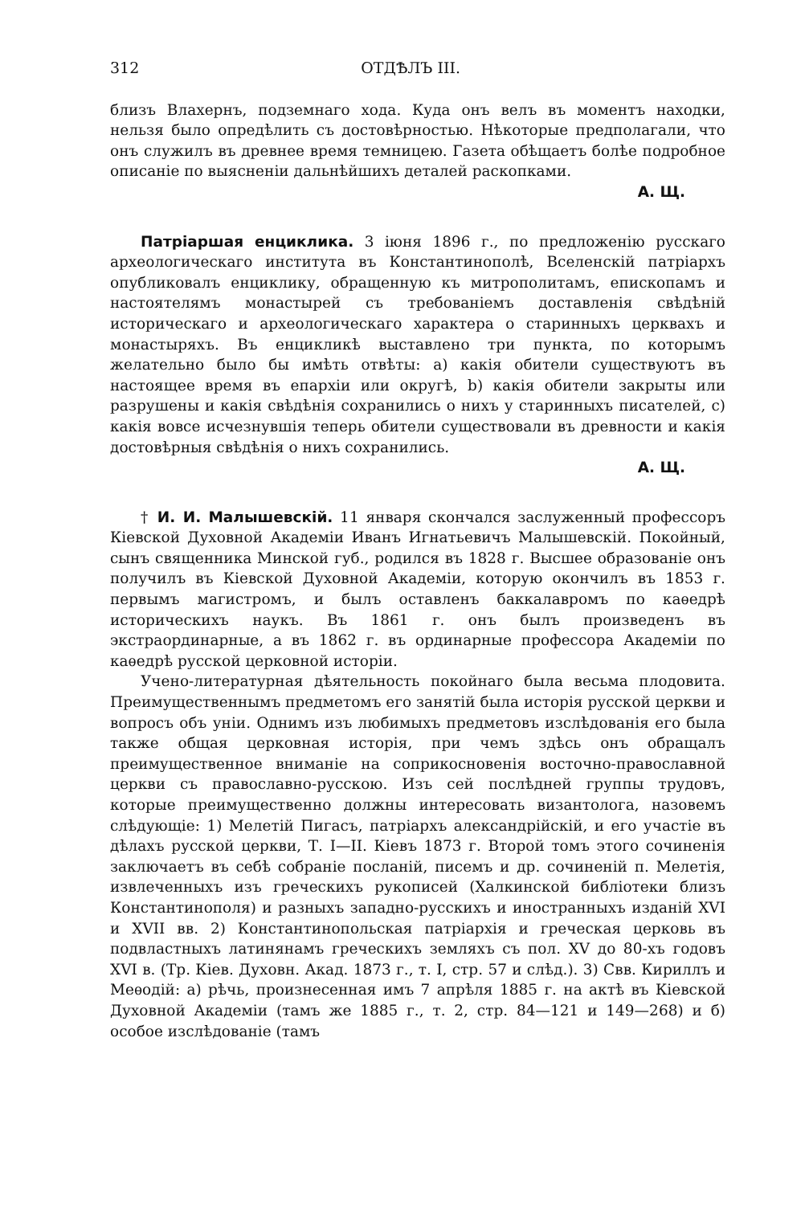312 ОТДѢЛЪ III.
близъ Влахернъ, подземнаго хода. Куда онъ велъ въ моментъ находки, нельзя было опредѣлить съ достовѣрностью. Нѣкоторые предполагали, что онъ служилъ въ древнее время темницею. Газета обѣщаетъ болѣе подробное описаніе по выясненіи дальнѣйшихъ деталей раскопками.
А. Щ.
Патріаршая енциклика. 3 іюня 1896 г., по предложенію русскаго археологическаго института въ Константинополѣ, Вселенскій патріархъ опубликовалъ енциклику, обращенную къ митрополитамъ, епископамъ и настоятелямъ монастырей съ требованіемъ доставленія свѣдѣній историческаго и археологическаго характера о старинныхъ церквахъ и монастыряхъ. Въ енцикликѣ выставлено три пункта, по которымъ желательно было бы имѣть отвѣты: a) какія обители существуютъ въ настоящее время въ епархіи или округѣ, b) какія обители закрыты или разрушены и какія свѣдѣнія сохранились о нихъ у старинныхъ писателей, c) какія вовсе исчезнувшія теперь обители существовали въ древности и какія достовѣрныя свѣдѣнія о нихъ сохранились.
А. Щ.
† И. И. Малышевскій. 11 января скончался заслуженный профессоръ Кіевской Духовной Академіи Иванъ Игнатьевичъ Малышевскій. Покойный, сынъ священника Минской губ., родился въ 1828 г. Высшее образованіе онъ получилъ въ Кіевской Духовной Академіи, которую окончилъ въ 1853 г. первымъ магистромъ, и былъ оставленъ баккалавромъ по каѳедрѣ историческихъ наукъ. Въ 1861 г. онъ былъ произведенъ въ экстраординарные, а въ 1862 г. въ ординарные профессора Академіи по каѳедрѣ русской церковной исторіи.
Учено-литературная дѣятельность покойнаго была весьма плодовита. Преимущественнымъ предметомъ его занятій была исторія русской церкви и вопросъ объ уніи. Однимъ изъ любимыхъ предметовъ изслѣдованія его была также общая церковная исторія, при чемъ здѣсь онъ обращалъ преимущественное вниманіе на соприкосновенія восточно-православной церкви съ православно-русскою. Изъ сей послѣдней группы трудовъ, которые преимущественно должны интересовать византолога, назовемъ слѣдующіе: 1) Мелетій Пигасъ, патріархъ александрійскій, и его участіе въ дѣлахъ русской церкви, Т. I—II. Кіевъ 1873 г. Второй томъ этого сочиненія заключаетъ въ себѣ собраніе посланій, писемъ и др. сочиненій п. Мелетія, извлеченныхъ изъ греческихъ рукописей (Халкинской библіотеки близъ Константинополя) и разныхъ западно-русскихъ и иностранныхъ изданій XVI и XVII вв. 2) Константинопольская патріархія и греческая церковь въ подвластныхъ латинянамъ греческихъ земляхъ съ пол. XV до 80-хъ годовъ XVI в. (Тр. Кіев. Духовн. Акад. 1873 г., т. I, стр. 57 и слѣд.). 3) Свв. Кириллъ и Меѳодій: а) рѣчь, произнесенная имъ 7 апрѣля 1885 г. на актѣ въ Кіевской Духовной Академіи (тамъ же 1885 г., т. 2, стр. 84—121 и 149—268) и б) особое изслѣдованіе (тамъ